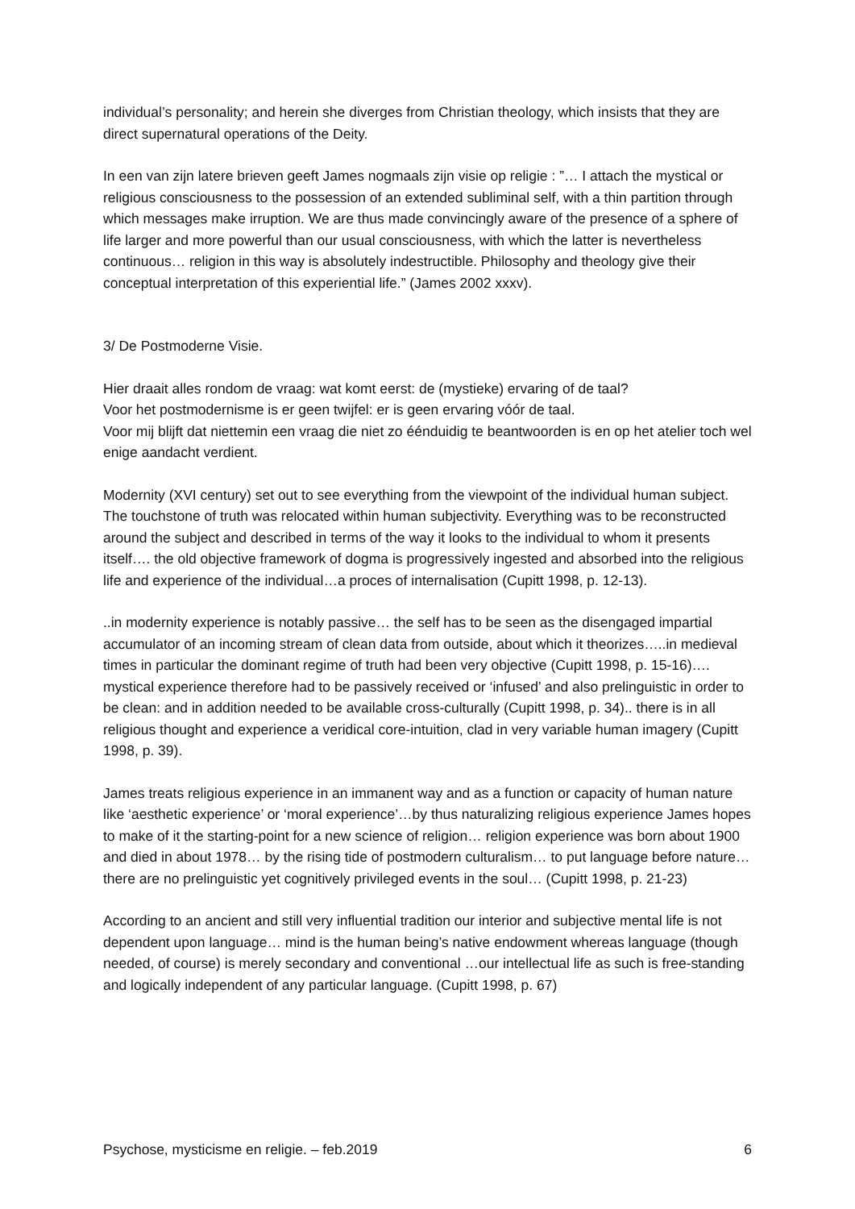individual’s personality; and herein she diverges from Christian theology, which insists that they are direct supernatural operations of the Deity.
In een van zijn latere brieven geeft James nogmaals zijn visie op religie : ”… I attach the mystical or religious consciousness to the possession of an extended subliminal self, with a thin partition through which messages make irruption. We are thus made convincingly aware of the presence of a sphere of life larger and more powerful than our usual consciousness, with which the latter is nevertheless continuous… religion in this way is absolutely indestructible. Philosophy and theology give their conceptual interpretation of this experiential life.” (James 2002 xxxv).
3/ De Postmoderne Visie.
Hier draait alles rondom de vraag: wat komt eerst: de (mystieke) ervaring of de taal?
Voor het postmodernisme is er geen twijfel: er is geen ervaring vóór de taal.
Voor mij blijft dat niettemin een vraag die niet zo éénduidig te beantwoorden is en op het atelier toch wel enige aandacht verdient.
Modernity (XVI century) set out to see everything from the viewpoint of the individual human subject. The touchstone of truth was relocated within human subjectivity. Everything was to be reconstructed around the subject and described in terms of the way it looks to the individual to whom it presents itself…. the old objective framework of dogma is progressively ingested and absorbed into the religious life and experience of the individual…a proces of internalisation (Cupitt 1998, p. 12-13).
..in modernity experience is notably passive… the self has to be seen as the disengaged impartial accumulator of an incoming stream of clean data from outside, about which it theorizes…..in medieval times in particular the dominant regime of truth had been very objective (Cupitt 1998, p. 15-16)…. mystical experience therefore had to be passively received or ‘infused’ and also prelinguistic in order to be clean: and in addition needed to be available cross-culturally (Cupitt 1998, p. 34).. there is in all religious thought and experience a veridical core-intuition, clad in very variable human imagery (Cupitt 1998, p. 39).
James treats religious experience in an immanent way and as a function or capacity of human nature like ‘aesthetic experience’ or ‘moral experience’…by thus naturalizing religious experience James hopes to make of it the starting-point for a new science of religion… religion experience was born about 1900 and died in about 1978… by the rising tide of postmodern culturalism… to put language before nature…there are no prelinguistic yet cognitively privileged events in the soul… (Cupitt 1998, p. 21-23)
According to an ancient and still very influential tradition our interior and subjective mental life is not dependent upon language… mind is the human being’s native endowment whereas language (though needed, of course) is merely secondary and conventional …our intellectual life as such is free-standing and logically independent of any particular language. (Cupitt 1998, p. 67)
Psychose, mysticisme en religie. – feb.2019 6